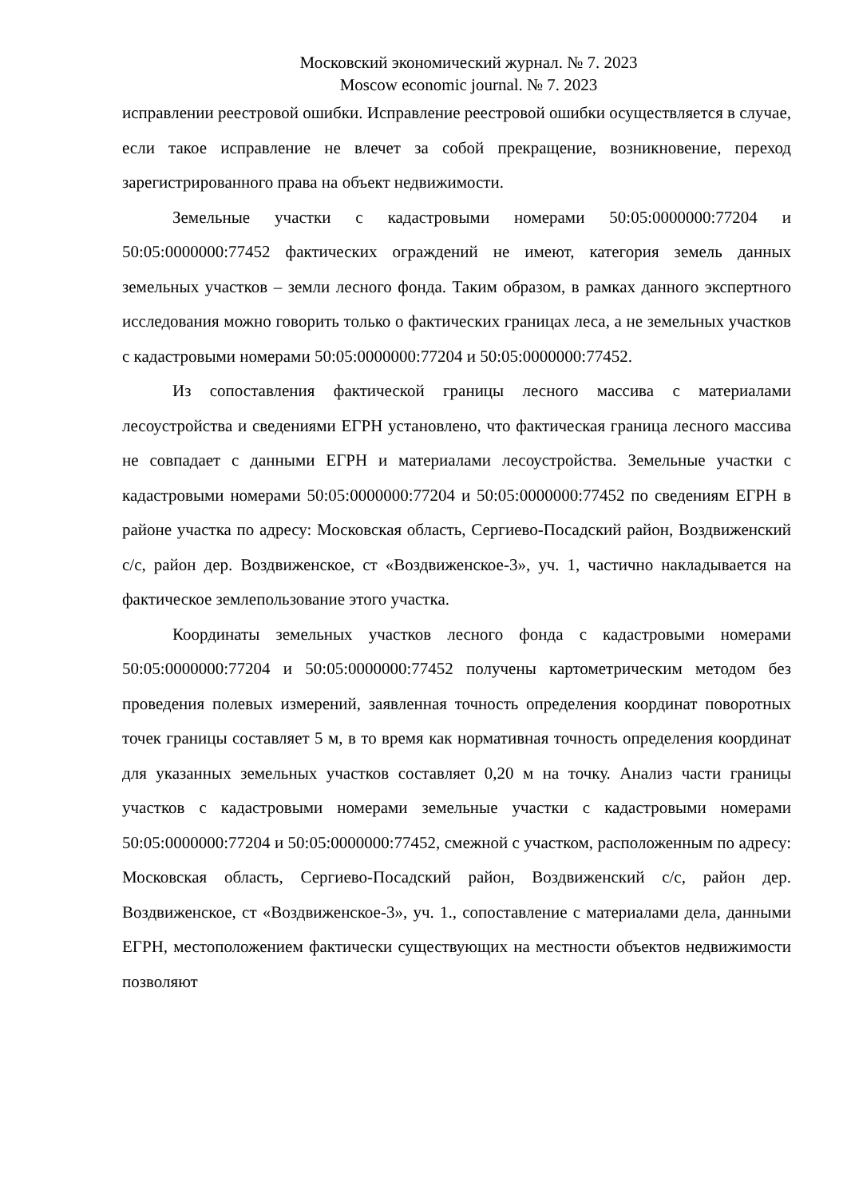Московский экономический журнал. № 7. 2023
Moscow economic journal. № 7. 2023
исправлении реестровой ошибки. Исправление реестровой ошибки осуществляется в случае, если такое исправление не влечет за собой прекращение, возникновение, переход зарегистрированного права на объект недвижимости.
Земельные участки с кадастровыми номерами 50:05:0000000:77204 и 50:05:0000000:77452 фактических ограждений не имеют, категория земель данных земельных участков – земли лесного фонда. Таким образом, в рамках данного экспертного исследования можно говорить только о фактических границах леса, а не земельных участков с кадастровыми номерами 50:05:0000000:77204 и 50:05:0000000:77452.
Из сопоставления фактической границы лесного массива с материалами лесоустройства и сведениями ЕГРН установлено, что фактическая граница лесного массива не совпадает с данными ЕГРН и материалами лесоустройства. Земельные участки с кадастровыми номерами 50:05:0000000:77204 и 50:05:0000000:77452 по сведениям ЕГРН в районе участка по адресу: Московская область, Сергиево-Посадский район, Воздвиженский с/с, район дер. Воздвиженское, ст «Воздвиженское-3», уч. 1, частично накладывается на фактическое землепользование этого участка.
Координаты земельных участков лесного фонда с кадастровыми номерами 50:05:0000000:77204 и 50:05:0000000:77452 получены картометрическим методом без проведения полевых измерений, заявленная точность определения координат поворотных точек границы составляет 5 м, в то время как нормативная точность определения координат для указанных земельных участков составляет 0,20 м на точку. Анализ части границы участков с кадастровыми номерами земельные участки с кадастровыми номерами 50:05:0000000:77204 и 50:05:0000000:77452, смежной с участком, расположенным по адресу: Московская область, Сергиево-Посадский район, Воздвиженский с/с, район дер. Воздвиженское, ст «Воздвиженское-3», уч. 1., сопоставление с материалами дела, данными ЕГРН, местоположением фактически существующих на местности объектов недвижимости позволяют